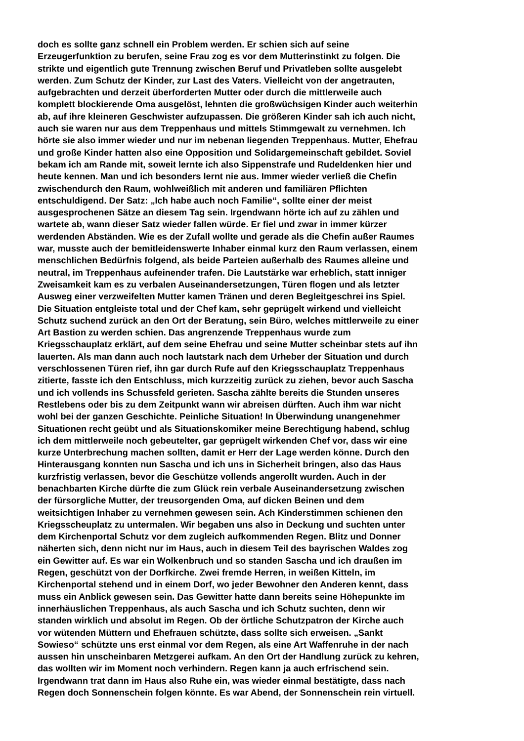doch es sollte ganz schnell ein Problem werden. Er schien sich auf seine
Erzeugerfunktion zu berufen, seine Frau zog es vor dem Mutterinstinkt zu folgen. Die
strikte und eigentlich gute Trennung zwischen Beruf und Privatleben sollte ausgelebt
werden. Zum Schutz der Kinder, zur Last des Vaters. Vielleicht von der angetrauten,
aufgebrachten und derzeit überforderten Mutter oder durch die mittlerweile auch
komplett blockierende Oma ausgelöst, lehnten die großwüchsigen Kinder auch weiterhin
ab, auf ihre kleineren Geschwister aufzupassen. Die größeren Kinder sah ich auch nicht,
auch sie waren nur aus dem Treppenhaus und mittels Stimmgewalt zu vernehmen. Ich
hörte sie also immer wieder und nur im nebenan liegenden Treppenhaus. Mutter, Ehefrau
und große Kinder hatten also eine Opposition und Solidargemeinschaft gebildet. Soviel
bekam ich am Rande mit, soweit lernte ich also Sippenstrafe und Rudeldenken hier und
heute kennen. Man und ich besonders lernt nie aus. Immer wieder verließ die Chefin
zwischendurch den Raum, wohlweißlich mit anderen und familiären Pflichten
entschuldigend. Der Satz: „Ich habe auch noch Familie“, sollte einer der meist
ausgesprochenen Sätze an diesem Tag sein. Irgendwann hörte ich auf zu zählen und
wartete ab, wann dieser Satz wieder fallen würde. Er fiel und zwar in immer kürzer
werdenden Abständen. Wie es der Zufall wollte und gerade als die Chefin außer Raumes
war, musste auch der bemitleidenswerte Inhaber einmal kurz den Raum verlassen, einem
menschlichen Bedürfnis folgend, als beide Parteien außerhalb des Raumes alleine und
neutral, im Treppenhaus aufeinender trafen. Die Lautstärke war erheblich, statt inniger
Zweisamkeit kam es zu verbalen Auseinandersetzungen, Türen flogen und als letzter
Ausweg einer verzweifelten Mutter kamen Tränen und deren Begleitgeschrei ins Spiel.
Die Situation entgleiste total und der Chef kam, sehr geprügelt wirkend und vielleicht
Schutz suchend zurück an den Ort der Beratung, sein Büro, welches mittlerweile zu einer
Art Bastion zu werden schien. Das angrenzende Treppenhaus wurde zum
Kriegsschauplatz erklärt, auf dem seine Ehefrau und seine Mutter scheinbar stets auf ihn
lauerten. Als man dann auch noch lautstark nach dem Urheber der Situation und durch
verschlossenen Türen rief, ihn gar durch Rufe auf den Kriegsschauplatz Treppenhaus
zitierte, fasste ich den Entschluss, mich kurzzeitig zurück zu ziehen, bevor auch Sascha
und ich vollends ins Schussfeld gerieten. Sascha zählte bereits die Stunden unseres
Restlebens oder bis zu dem Zeitpunkt wann wir abreisen dürften. Auch ihm war nicht
wohl bei der ganzen Geschichte. Peinliche Situation! In Überwindung unangenehmer
Situationen recht geübt und als Situationskomiker meine Berechtigung habend, schlug
ich dem mittlerweile noch gebeutelter, gar geprügelt wirkenden Chef vor, dass wir eine
kurze Unterbrechung machen sollten, damit er Herr der Lage werden könne. Durch den
Hinterausgang konnten nun Sascha und ich uns in Sicherheit bringen, also das Haus
kurzfristig verlassen, bevor die Geschütze vollends angerollt wurden. Auch in der
benachbarten Kirche dürfte die zum Glück rein verbale Auseinandersetzung zwischen
der fürsorgliche Mutter, der treusorgenden Oma, auf dicken Beinen und dem
weitsichtigen Inhaber zu vernehmen gewesen sein. Ach Kinderstimmen schienen den
Kriegsscheuplatz zu untermalen. Wir begaben uns also in Deckung und suchten unter
dem Kirchenportal Schutz vor dem zugleich aufkommenden Regen. Blitz und Donner
näherten sich, denn nicht nur im Haus, auch in diesem Teil des bayrischen Waldes zog
ein Gewitter auf. Es war ein Wolkenbruch und so standen Sascha und ich draußen im
Regen, geschützt von der Dorfkirche. Zwei fremde Herren, in weißen Kitteln, im
Kirchenportal stehend und in einem Dorf, wo jeder Bewohner den Anderen kennt, dass
muss ein Anblick gewesen sein. Das Gewitter hatte dann bereits seine Höhepunkte im
innerhäuslichen Treppenhaus, als auch Sascha und ich Schutz suchten, denn wir
standen wirklich und absolut im Regen. Ob der örtliche Schutzpatron der Kirche auch
vor wütenden Müttern und Ehefrauen schützte, dass sollte sich erweisen. „Sankt
Sowieso“ schützte uns erst einmal vor dem Regen, als eine Art Waffenruhe in der nach
aussen hin unscheinbaren Metzgerei aufkam. An den Ort der Handlung zurück zu kehren,
das wollten wir im Moment noch verhindern. Regen kann ja auch erfrischend sein.
Irgendwann trat dann im Haus also Ruhe ein, was wieder einmal bestätigte, dass nach
Regen doch Sonnenschein folgen könnte. Es war Abend, der Sonnenschein rein virtuell.